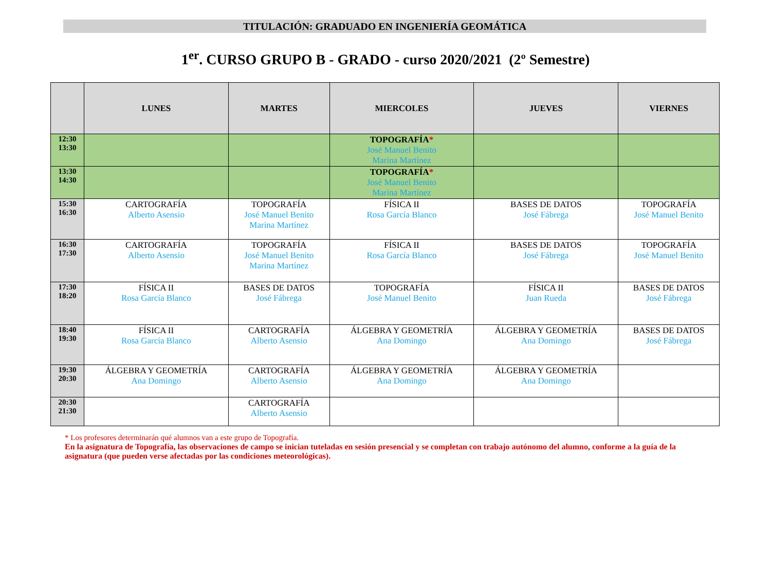TITULACIÓN: GRADUADO EN INGENIERÍA GEOMÁTICA
1<sup>er</sup>. CURSO GRUPO B - GRADO - curso 2020/2021 (2º Semestre)
| | LUNES | MARTES | MIERCOLES | JUEVES | VIERNES |
| --- | --- | --- | --- | --- | --- |
| 12:30 13:30 | | | TOPOGRAFÍA * José Manuel Benito Marina Martínez | | |
| 13:30 14:30 | | | TOPOGRAFÍA * José Manuel Benito Marina Martínez | | |
| 15:30 16:30 | CARTOGRAFÍA Alberto Asensio | TOPOGRAFÍA José Manuel Benito Marina Martínez | FÍSICA II Rosa García Blanco | BASES DE DATOS José Fábrega | TOPOGRAFÍA José Manuel Benito |
| 16:30 17:30 | CARTOGRAFÍA Alberto Asensio | TOPOGRAFÍA José Manuel Benito Marina Martínez | FÍSICA II Rosa García Blanco | BASES DE DATOS José Fábrega | TOPOGRAFÍA José Manuel Benito |
| 17:30 18:20 | FÍSICA II Rosa García Blanco | BASES DE DATOS José Fábrega | TOPOGRAFÍA José Manuel Benito | FÍSICA II Juan Rueda | BASES DE DATOS José Fábrega |
| 18:40 19:30 | FÍSICA II Rosa García Blanco | CARTOGRAFÍA Alberto Asensio | ÁLGEBRA Y GEOMETRÍA Ana Domingo | ÁLGEBRA Y GEOMETRÍA Ana Domingo | BASES DE DATOS José Fábrega |
| 19:30 20:30 | ÁLGEBRA Y GEOMETRÍA Ana Domingo | CARTOGRAFÍA Alberto Asensio | ÁLGEBRA Y GEOMETRÍA Ana Domingo | ÁLGEBRA Y GEOMETRÍA Ana Domingo | |
| 20:30 21:30 | | CARTOGRAFÍA Alberto Asensio | | | |
* Los profesores determinarán qué alumnos van a este grupo de Topografía.
En la asignatura de Topografía, las observaciones de campo se inician tuteladas en sesión presencial y se completan con trabajo autónomo del alumno, conforme a la guía de la asignatura (que pueden verse afectadas por las condiciones meteorológicas).